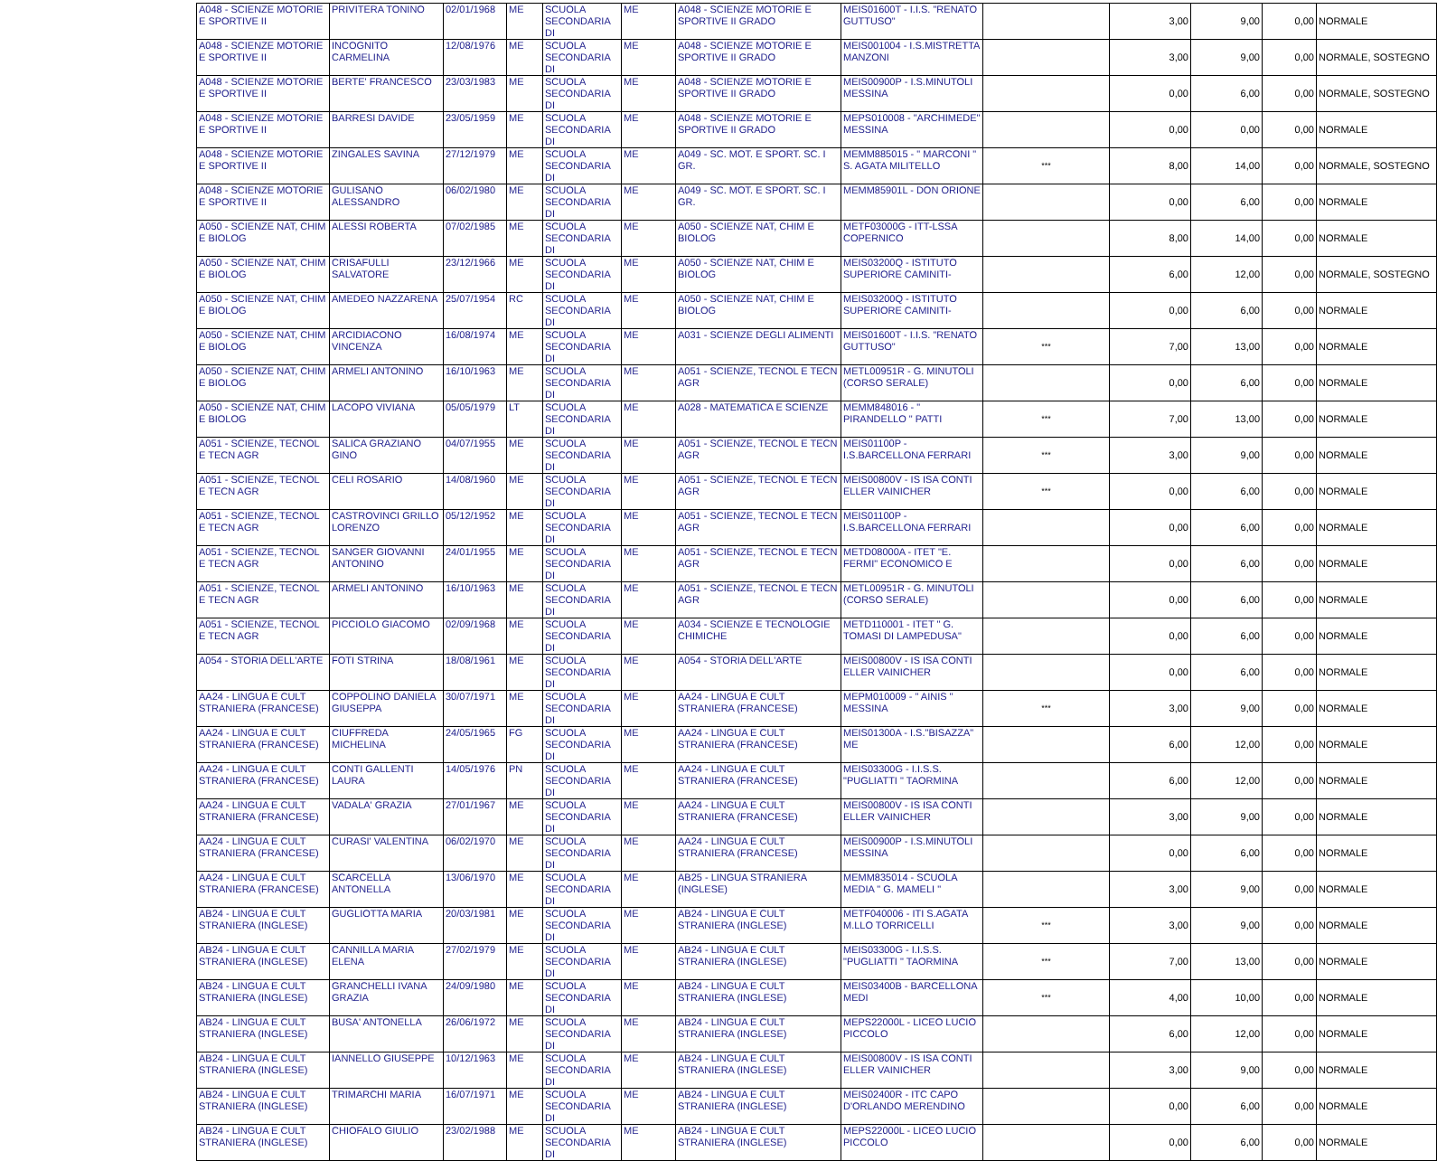| A048 - SCIENZE MOTORIE E SPORTIVE II | PRIVITERA TONINO | 02/01/1968 | ME | SCUOLA SECONDARIA DI | ME | A048 - SCIENZE MOTORIE E SPORTIVE II GRADO | MEIS01600T - I.I.S. "RENATO GUTTUSO" | | 3,00 | 9,00 | 0,00 | NORMALE |
| A048 - SCIENZE MOTORIE E SPORTIVE II | INCOGNITO CARMELINA | 12/08/1976 | ME | SCUOLA SECONDARIA DI | ME | A048 - SCIENZE MOTORIE E SPORTIVE II GRADO | MEIS001004 - I.S.MISTRETTA MANZONI | | 3,00 | 9,00 | 0,00 | NORMALE, SOSTEGNO |
| A048 - SCIENZE MOTORIE E SPORTIVE II | BERTE' FRANCESCO | 23/03/1983 | ME | SCUOLA SECONDARIA DI | ME | A048 - SCIENZE MOTORIE E SPORTIVE II GRADO | MEIS00900P - I.S.MINUTOLI MESSINA | | 0,00 | 6,00 | 0,00 | NORMALE, SOSTEGNO |
| A048 - SCIENZE MOTORIE E SPORTIVE II | BARRESI DAVIDE | 23/05/1959 | ME | SCUOLA SECONDARIA DI | ME | A048 - SCIENZE MOTORIE E SPORTIVE II GRADO | MEPS010008 - "ARCHIMEDE" MESSINA | | 0,00 | 0,00 | 0,00 | NORMALE |
| A048 - SCIENZE MOTORIE E SPORTIVE II | ZINGALES SAVINA | 27/12/1979 | ME | SCUOLA SECONDARIA DI | ME | A049 - SC. MOT. E SPORT. SC. I GR. | MEMM885015 - " MARCONI " S. AGATA MILITELLO | *** | 8,00 | 14,00 | 0,00 | NORMALE, SOSTEGNO |
| A048 - SCIENZE MOTORIE E SPORTIVE II | GULISANO ALESSANDRO | 06/02/1980 | ME | SCUOLA SECONDARIA DI | ME | A049 - SC. MOT. E SPORT. SC. I GR. | MEMM85901L - DON ORIONE | | 0,00 | 6,00 | 0,00 | NORMALE |
| A050 - SCIENZE NAT, CHIM E BIOLOG | ALESSI ROBERTA | 07/02/1985 | ME | SCUOLA SECONDARIA DI | ME | A050 - SCIENZE NAT, CHIM E BIOLOG | METF03000G - ITT-LSSA COPERNICO | | 8,00 | 14,00 | 0,00 | NORMALE |
| A050 - SCIENZE NAT, CHIM E BIOLOG | CRISAFULLI SALVATORE | 23/12/1966 | ME | SCUOLA SECONDARIA DI | ME | A050 - SCIENZE NAT, CHIM E BIOLOG | MEIS03200Q - ISTITUTO SUPERIORE CAMINITI- | | 6,00 | 12,00 | 0,00 | NORMALE, SOSTEGNO |
| A050 - SCIENZE NAT, CHIM E BIOLOG | AMEDEO NAZZARENA | 25/07/1954 | RC | SCUOLA SECONDARIA DI | ME | A050 - SCIENZE NAT, CHIM E BIOLOG | MEIS03200Q - ISTITUTO SUPERIORE CAMINITI- | | 0,00 | 6,00 | 0,00 | NORMALE |
| A050 - SCIENZE NAT, CHIM E BIOLOG | ARCIDIACONO VINCENZA | 16/08/1974 | ME | SCUOLA SECONDARIA DI | ME | A031 - SCIENZE DEGLI ALIMENTI | MEIS01600T - I.I.S. "RENATO GUTTUSO" | *** | 7,00 | 13,00 | 0,00 | NORMALE |
| A050 - SCIENZE NAT, CHIM E BIOLOG | ARMELI ANTONINO | 16/10/1963 | ME | SCUOLA SECONDARIA DI | ME | A051 - SCIENZE, TECNOL E TECN AGR | METL00951R - G. MINUTOLI (CORSO SERALE) | | 0,00 | 6,00 | 0,00 | NORMALE |
| A050 - SCIENZE NAT, CHIM E BIOLOG | LACOPO VIVIANA | 05/05/1979 | LT | SCUOLA SECONDARIA DI | ME | A028 - MATEMATICA E SCIENZE | MEMM848016 - " PIRANDELLO " PATTI | *** | 7,00 | 13,00 | 0,00 | NORMALE |
| A051 - SCIENZE, TECNOL E TECN AGR | SALICA GRAZIANO GINO | 04/07/1955 | ME | SCUOLA SECONDARIA DI | ME | A051 - SCIENZE, TECNOL E TECN AGR | MEIS01100P - I.S.BARCELLONA FERRARI | *** | 3,00 | 9,00 | 0,00 | NORMALE |
| A051 - SCIENZE, TECNOL E TECN AGR | CELI ROSARIO | 14/08/1960 | ME | SCUOLA SECONDARIA DI | ME | A051 - SCIENZE, TECNOL E TECN AGR | MEIS00800V - IS ISA CONTI ELLER VAINICHER | *** | 0,00 | 6,00 | 0,00 | NORMALE |
| A051 - SCIENZE, TECNOL E TECN AGR | CASTROVINCI GRILLO LORENZO | 05/12/1952 | ME | SCUOLA SECONDARIA DI | ME | A051 - SCIENZE, TECNOL E TECN AGR | MEIS01100P - I.S.BARCELLONA FERRARI | | 0,00 | 6,00 | 0,00 | NORMALE |
| A051 - SCIENZE, TECNOL E TECN AGR | SANGER GIOVANNI ANTONINO | 24/01/1955 | ME | SCUOLA SECONDARIA DI | ME | A051 - SCIENZE, TECNOL E TECN AGR | METD08000A - ITET "E. FERMI" ECONOMICO E | | 0,00 | 6,00 | 0,00 | NORMALE |
| A051 - SCIENZE, TECNOL E TECN AGR | ARMELI ANTONINO | 16/10/1963 | ME | SCUOLA SECONDARIA DI | ME | A051 - SCIENZE, TECNOL E TECN AGR | METL00951R - G. MINUTOLI (CORSO SERALE) | | 0,00 | 6,00 | 0,00 | NORMALE |
| A051 - SCIENZE, TECNOL E TECN AGR | PICCIOLO GIACOMO | 02/09/1968 | ME | SCUOLA SECONDARIA DI | ME | A034 - SCIENZE E TECNOLOGIE CHIMICHE | METD110001 - ITET " G. TOMASI DI LAMPEDUSA" | | 0,00 | 6,00 | 0,00 | NORMALE |
| A054 - STORIA DELL'ARTE | FOTI STRINA | 18/08/1961 | ME | SCUOLA SECONDARIA DI | ME | A054 - STORIA DELL'ARTE | MEIS00800V - IS ISA CONTI ELLER VAINICHER | | 0,00 | 6,00 | 0,00 | NORMALE |
| AA24 - LINGUA E CULT STRANIERA (FRANCESE) | COPPOLINO DANIELA GIUSEPPA | 30/07/1971 | ME | SCUOLA SECONDARIA DI | ME | AA24 - LINGUA E CULT STRANIERA (FRANCESE) | MEPM010009 - " AINIS " MESSINA | *** | 3,00 | 9,00 | 0,00 | NORMALE |
| AA24 - LINGUA E CULT STRANIERA (FRANCESE) | CIUFFREDA MICHELINA | 24/05/1965 | FG | SCUOLA SECONDARIA DI | ME | AA24 - LINGUA E CULT STRANIERA (FRANCESE) | MEIS01300A - I.S."BISAZZA" ME | | 6,00 | 12,00 | 0,00 | NORMALE |
| AA24 - LINGUA E CULT STRANIERA (FRANCESE) | CONTI GALLENTI LAURA | 14/05/1976 | PN | SCUOLA SECONDARIA DI | ME | AA24 - LINGUA E CULT STRANIERA (FRANCESE) | MEIS03300G - I.I.S.S. "PUGLIATTI " TAORMINA | | 6,00 | 12,00 | 0,00 | NORMALE |
| AA24 - LINGUA E CULT STRANIERA (FRANCESE) | VADALA' GRAZIA | 27/01/1967 | ME | SCUOLA SECONDARIA DI | ME | AA24 - LINGUA E CULT STRANIERA (FRANCESE) | MEIS00800V - IS ISA CONTI ELLER VAINICHER | | 3,00 | 9,00 | 0,00 | NORMALE |
| AA24 - LINGUA E CULT STRANIERA (FRANCESE) | CURASI' VALENTINA | 06/02/1970 | ME | SCUOLA SECONDARIA DI | ME | AA24 - LINGUA E CULT STRANIERA (FRANCESE) | MEIS00900P - I.S.MINUTOLI MESSINA | | 0,00 | 6,00 | 0,00 | NORMALE |
| AA24 - LINGUA E CULT STRANIERA (FRANCESE) | SCARCELLA ANTONELLA | 13/06/1970 | ME | SCUOLA SECONDARIA DI | ME | AB25 - LINGUA STRANIERA (INGLESE) | MEMM835014 - SCUOLA MEDIA " G. MAMELI " | | 3,00 | 9,00 | 0,00 | NORMALE |
| AB24 - LINGUA E CULT STRANIERA (INGLESE) | GUGLIOTTA MARIA | 20/03/1981 | ME | SCUOLA SECONDARIA DI | ME | AB24 - LINGUA E CULT STRANIERA (INGLESE) | METF040006 - ITI S.AGATA M.LLO TORRICELLI | *** | 3,00 | 9,00 | 0,00 | NORMALE |
| AB24 - LINGUA E CULT STRANIERA (INGLESE) | CANNILLA MARIA ELENA | 27/02/1979 | ME | SCUOLA SECONDARIA DI | ME | AB24 - LINGUA E CULT STRANIERA (INGLESE) | MEIS03300G - I.I.S.S. "PUGLIATTI " TAORMINA | *** | 7,00 | 13,00 | 0,00 | NORMALE |
| AB24 - LINGUA E CULT STRANIERA (INGLESE) | GRANCHELLI IVANA GRAZIA | 24/09/1980 | ME | SCUOLA SECONDARIA DI | ME | AB24 - LINGUA E CULT STRANIERA (INGLESE) | MEIS03400B - BARCELLONA MEDI | *** | 4,00 | 10,00 | 0,00 | NORMALE |
| AB24 - LINGUA E CULT STRANIERA (INGLESE) | BUSA' ANTONELLA | 26/06/1972 | ME | SCUOLA SECONDARIA DI | ME | AB24 - LINGUA E CULT STRANIERA (INGLESE) | MEPS22000L - LICEO LUCIO PICCOLO | | 6,00 | 12,00 | 0,00 | NORMALE |
| AB24 - LINGUA E CULT STRANIERA (INGLESE) | IANNELLO GIUSEPPE | 10/12/1963 | ME | SCUOLA SECONDARIA DI | ME | AB24 - LINGUA E CULT STRANIERA (INGLESE) | MEIS00800V - IS ISA CONTI ELLER VAINICHER | | 3,00 | 9,00 | 0,00 | NORMALE |
| AB24 - LINGUA E CULT STRANIERA (INGLESE) | TRIMARCHI MARIA | 16/07/1971 | ME | SCUOLA SECONDARIA DI | ME | AB24 - LINGUA E CULT STRANIERA (INGLESE) | MEIS02400R - ITC CAPO D'ORLANDO MERENDINO | | 0,00 | 6,00 | 0,00 | NORMALE |
| AB24 - LINGUA E CULT STRANIERA (INGLESE) | CHIOFALO GIULIO | 23/02/1988 | ME | SCUOLA SECONDARIA DI | ME | AB24 - LINGUA E CULT STRANIERA (INGLESE) | MEPS22000L - LICEO LUCIO PICCOLO | | 0,00 | 6,00 | 0,00 | NORMALE |